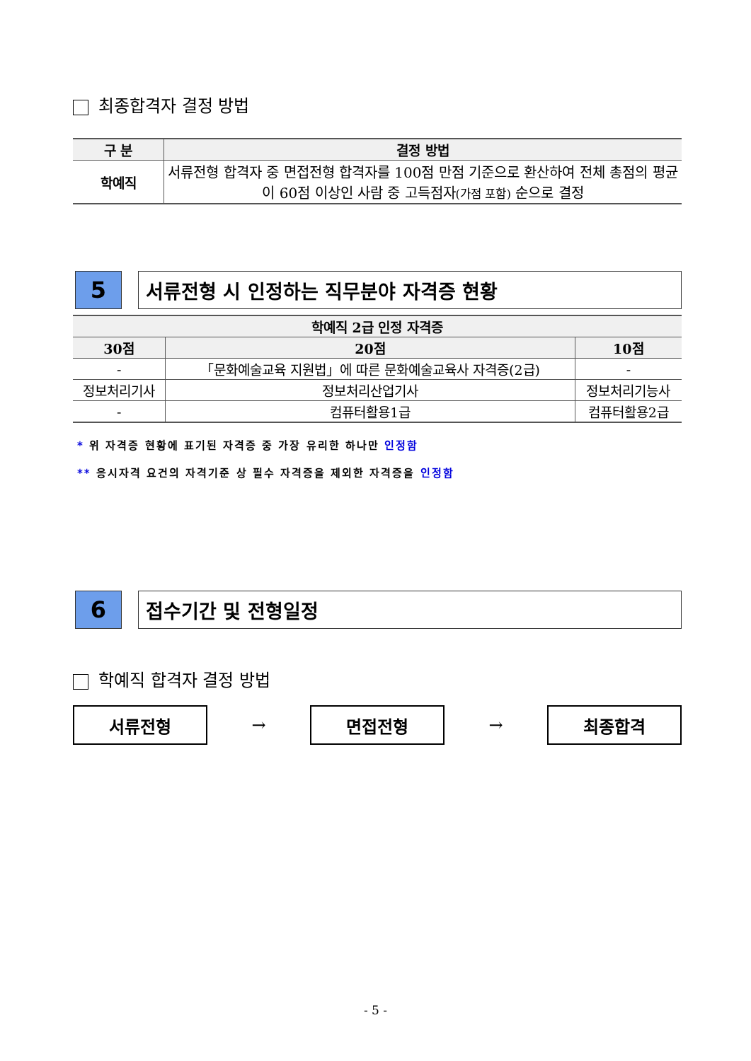최종합격자 결정 방법
| 구 분 | 결정 방법 |
| --- | --- |
| 학예직 | 서류전형 합격자 중 면접전형 합격자를 100점 만점 기준으로 환산하여 전체 총점의 평균이 60점 이상인 사람 중 고득점자 (가점 포함) 순으로 결정 |
5
서류전형 시 인정하는 직무분야 자격증 현황
| 학예직 2급 인정 자격증 | | |
| --- | --- | --- |
| 30점 | 20점 | 10점 |
| - | 「문화예술교육 지원법」에 따른 문화예술교육사 자격증(2급) | - |
| 정보처리기사 | 정보처리산업기사 | 정보처리기능사 |
| - | 컴퓨터활용1급 | 컴퓨터활용2급 |
* 위 자격증 현황에 표기된 자격증 중 가장 유리한 하나만 인정함
** 응시자격 요건의 자격기준 상 필수 자격증을 제외한 자격증을 인정함
6
접수기간 및 전형일정
학예직 합격자 결정 방법
서류전형
→
면접전형
→
최종합격
- 5 -